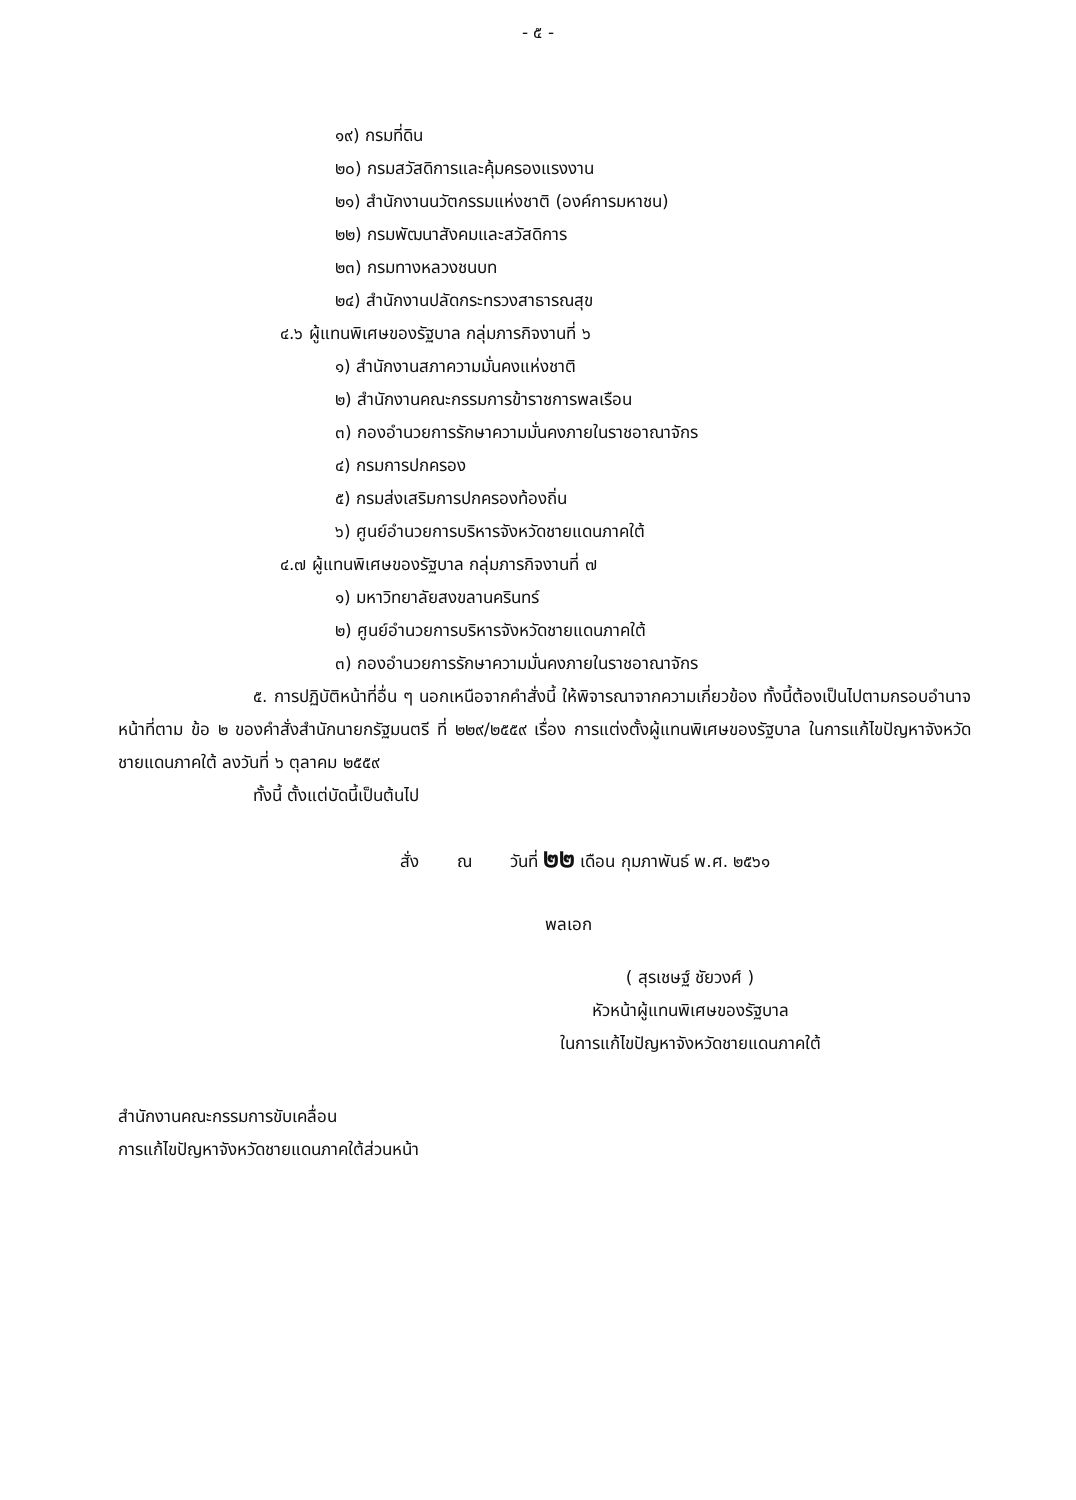- ๕ -
๑๙) กรมที่ดิน
๒๐) กรมสวัสดิการและคุ้มครองแรงงาน
๒๑) สำนักงานนวัตกรรมแห่งชาติ (องค์การมหาชน)
๒๒) กรมพัฒนาสังคมและสวัสดิการ
๒๓) กรมทางหลวงชนบท
๒๔) สำนักงานปลัดกระทรวงสาธารณสุข
๔.๖ ผู้แทนพิเศษของรัฐบาล กลุ่มภารกิจงานที่ ๖
๑) สำนักงานสภาความมั่นคงแห่งชาติ
๒) สำนักงานคณะกรรมการข้าราชการพลเรือน
๓) กองอำนวยการรักษาความมั่นคงภายในราชอาณาจักร
๔) กรมการปกครอง
๕) กรมส่งเสริมการปกครองท้องถิ่น
๖) ศูนย์อำนวยการบริหารจังหวัดชายแดนภาคใต้
๔.๗ ผู้แทนพิเศษของรัฐบาล กลุ่มภารกิจงานที่ ๗
๑) มหาวิทยาลัยสงขลานครินทร์
๒) ศูนย์อำนวยการบริหารจังหวัดชายแดนภาคใต้
๓) กองอำนวยการรักษาความมั่นคงภายในราชอาณาจักร
๕. การปฏิบัติหน้าที่อื่น ๆ นอกเหนือจากคำสั่งนี้ ให้พิจารณาจากความเกี่ยวข้อง ทั้งนี้ต้องเป็นไปตามกรอบอำนาจหน้าที่ตาม ข้อ ๒ ของคำสั่งสำนักนายกรัฐมนตรี ที่ ๒๒๙/๒๕๕๙ เรื่อง การแต่งตั้งผู้แทนพิเศษของรัฐบาล ในการแก้ไขปัญหาจังหวัดชายแดนภาคใต้ ลงวันที่ ๖ ตุลาคม ๒๕๕๙
ทั้งนี้ ตั้งแต่บัดนี้เป็นต้นไป
สั่ง ณ วันที่ ๒๒ เดือน กุมภาพันธ์ พ.ศ. ๒๕๖๑
พลเอก
( สุรเชษฐ์ ชัยวงศ์ )
หัวหน้าผู้แทนพิเศษของรัฐบาล
ในการแก้ไขปัญหาจังหวัดชายแดนภาคใต้
สำนักงานคณะกรรมการขับเคลื่อน
การแก้ไขปัญหาจังหวัดชายแดนภาคใต้ส่วนหน้า